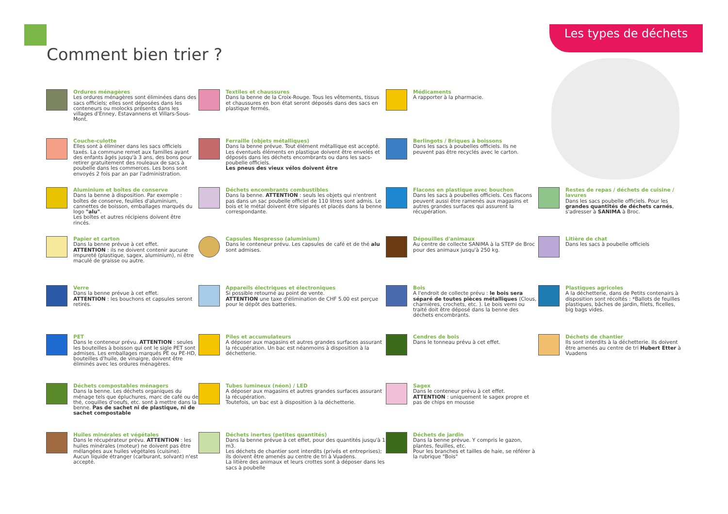Les types de déchets
Comment bien trier ?
Ordures ménagères
Les ordures ménagères sont éliminées dans des sacs officiels; elles sont déposées dans les conteneurs ou molocks présents dans les villages d'Enney, Estavannens et Villars-Sous-Mont.
Textiles et chaussures
Dans la benne de la Croix-Rouge. Tous les vêtements, tissus et chaussures en bon état seront déposés dans des sacs en plastique fermés.
Médicaments
A rapporter à la pharmacie.
Couche-culotte
Elles sont à éliminer dans les sacs officiels taxés. La commune remet aux familles ayant des enfants âgés jusqu'à 3 ans, des bons pour retirer gratuitement des rouleaux de sacs à poubelle dans les commerces. Les bons sont envoyés 2 fois par an par l'administration.
Ferraille (objets métalliques)
Dans la benne prévue. Tout élément métallique est accepté. Les éventuels éléments en plastique doivent être envelés et déposés dans les déchets encombrants ou dans les sacs-poubelle officiels.
Les pneus des vieux vélos doivent être
Berlingots / Briques à boissons
Dans les sacs à poubelles officiels. Ils ne peuvent pas être recyclés avec le carton.
Aluminium et boîtes de conserve
Dans la benne à disposition. Par exemple : boîtes de conserve, feuilles d'aluminium, cannettes de boisson, emballages marqués du logo "alu".
Les boîtes et autres récipiens doivent être rincés.
Déchets encombrants combustibles
Dans la benne. ATTENTION : seuls les objets qui n'entrent pas dans un sac poubelle officiel de 110 litres sont admis. Le bois et le métal doivent être séparés et placés dans la benne correspondante.
Flacons en plastique avec bouchon
Dans les sacs à poubelles officiels. Ces flacons peuvent aussi être ramenés aux magasins et autres grandes surfaces qui assurent la récupération.
Restes de repas / déchets de cuisine / lavures
Dans les sacs poubelle officiels. Pour les grandes quantités de déchets carnés, s'adresser à SANIMA à Broc.
Papier et carton
Dans la benne prévue à cet effet.
ATTENTION : ils ne doivent contenir aucune impureté (plastique, sagex, aluminium), ni être maculé de graisse ou autre.
Capsules Nespresso (aluminium)
Dans le conteneur prévu. Les capsules de café et de thé alu sont admises.
Dépouilles d'animaux
Au centre de collecte SANIMA à la STEP de Broc pour des animaux jusqu'à 250 kg.
Litière de chat
Dans les sacs à poubelle officiels
Verre
Dans la benne prévue à cet effet.
ATTENTION : les bouchons et capsules seront retirés.
Appareils électriques et électroniques
Si possible retourné au point de vente.
ATTENTION une taxe d'élimination de CHF 5.00 est perçue pour le dépôt des batteries.
Bois
A l'endroit de collecte prévu : le bois sera séparé de toutes pièces métalliques (Clous, charnières, crochets, etc. ). Le bois verni ou traité doit être déposé dans la benne des déchets encombrants.
Plastiques agricoles
A la déchetterie, dans de Petits contenairs à disposition sont récoltés : *Ballots de feuilles plastiques, bâches de jardin, filets, ficelles, big bags vides.
PET
Dans le conteneur prévu. ATTENTION : seules les bouteilles à boisson qui ont le sigle PET sont admises. Les emballages marqués PE ou PE-HD, bouteilles d'huile, de vinaigre, doivent être éliminés avec les ordures ménagères.
Piles et accumulateurs
A déposer aux magasins et autres grandes surfaces assurant la récupération. Un bac est néanmoins à disposition à la déchetterie.
Cendres de bois
Dans le tonneau prévu à cet effet.
Déchets de chantier
Ils sont interdits à la déchetterie. Ils doivent être amenés au centre de tri Hubert Etter à Vuadens
Déchets compostables ménagers
Dans la benne. Les déchets organiques du ménage tels que épluchures, marc de café ou de thé, coquilles d'oeufs, etc. sont à mettre dans la benne. Pas de sachet ni de plastique, ni de sachet compostable
Tubes lumineux (néon) / LED
A déposer aux magasins et autres grandes surfaces assurant la récupération.
Toutefois, un bac est à disposition à la déchetterie.
Sagex
Dans le conteneur prévu à cet effet.
ATTENTION : uniquement le sagex propre et pas de chips en mousse
Huiles minérales et végétales
Dans le récupérateur prévu. ATTENTION : les huiles minérales (moteur) ne doivent pas être mélangées aux huiles végétales (cuisine).
Aucun liquide étranger (carburant, solvant) n'est accepté.
Déchets inertes (petites quantités)
Dans la benne prévue à cet effet, pour des quantités jusqu'à 1 m3.
Les déchets de chantier sont interdits (privés et entreprises); ils doivent être amenés au centre de tri à Vuadens.
La litière des animaux et leurs crottes sont à déposer dans les sacs à poubelle
Déchets de jardin
Dans la benne prévue. Y compris le gazon, plantes, feuilles, etc.
Pour les branches et tailles de haie, se référer à la rubrique "Bois"